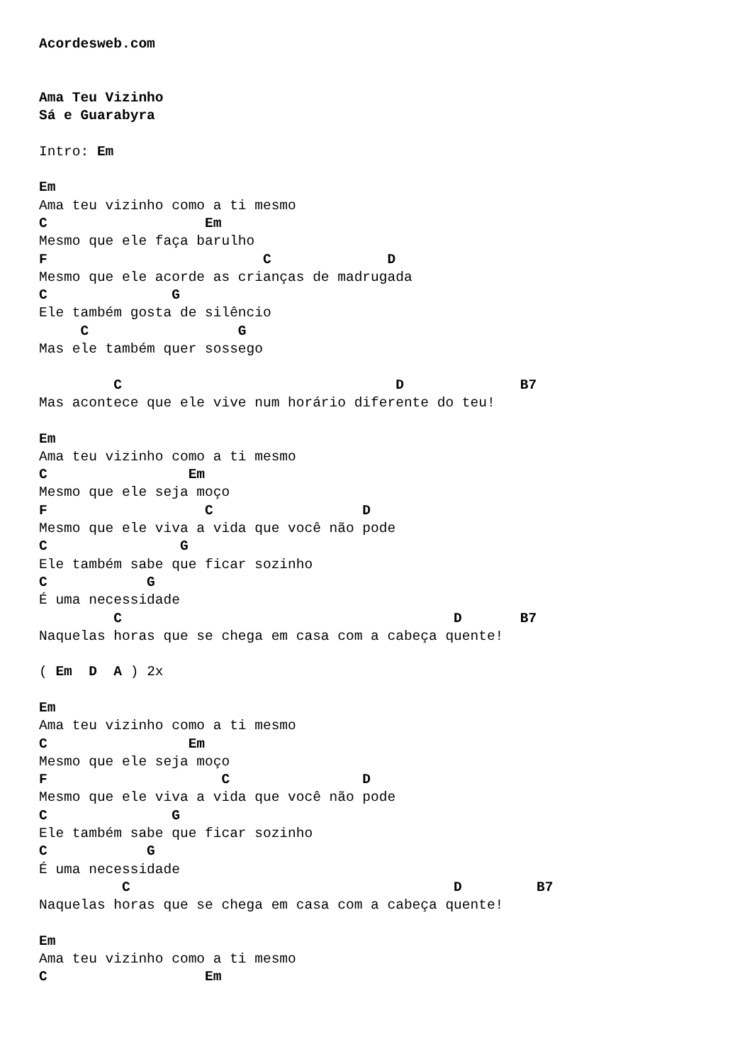Acordesweb.com


Ama Teu Vizinho
Sá e Guarabyra

Intro: Em

Em
Ama teu vizinho como a ti mesmo
C                   Em
Mesmo que ele faça barulho
F                          C              D
Mesmo que ele acorde as crianças de madrugada
C               G
Ele também gosta de silêncio
     C                  G
Mas ele também quer sossego

         C                                 D              B7
Mas acontece que ele vive num horário diferente do teu!

Em
Ama teu vizinho como a ti mesmo
C                 Em
Mesmo que ele seja moço
F                   C                  D
Mesmo que ele viva a vida que você não pode
C                G
Ele também sabe que ficar sozinho
C            G
É uma necessidade
         C                                        D       B7
Naquelas horas que se chega em casa com a cabeça quente!

( Em  D  A ) 2x

Em
Ama teu vizinho como a ti mesmo
C                 Em
Mesmo que ele seja moço
F                     C                D
Mesmo que ele viva a vida que você não pode
C               G
Ele também sabe que ficar sozinho
C            G
É uma necessidade
          C                                       D         B7
Naquelas horas que se chega em casa com a cabeça quente!

Em
Ama teu vizinho como a ti mesmo
C                   Em